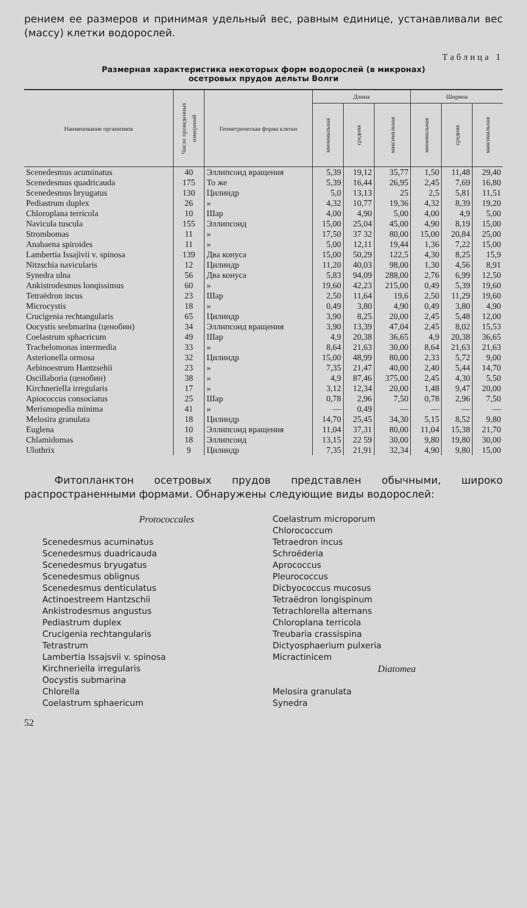рением ее размеров и принимая удельный вес, равным единице, устанавливали вес (массу) клетки водорослей.
Таблица 1
Размерная характеристика некоторых форм водорослей (в микронах)
осетровых прудов дельты Волги
| Наименование организмов | Число проведенных измерений | Геометрическая форма клетки | Длина | | | Ширина | | |
| --- | --- | --- | --- | --- | --- | --- | --- | --- |
| | | | минимальная | средняя | максимальная | минимальная | средняя | максимальная |
| Scenedesmus acuminatus | 40 | Эллипсоид вращения | 5,39 | 19,12 | 35,77 | 1,50 | 11,48 | 29,40 |
| Scenedesmus quadricauda | 175 | То же | 5,39 | 16,44 | 26,95 | 2,45 | 7,69 | 16,80 |
| Scenedesmus bryugatus | 130 | Цилиндр | 5,0 | 13,13 | 25 | 2,5 | 5,81 | 11,51 |
| Pediastrum duplex | 26 | » | 4,32 | 10,77 | 19,36 | 4,32 | 8,39 | 19,20 |
| Chloroplana terricola | 10 | Шар | 4,00 | 4,90 | 5,00 | 4,00 | 4,9 | 5,00 |
| Navicula tuscula | 155 | Эллипсоид | 15,00 | 25,04 | 45,00 | 4,90 | 8,19 | 15,00 |
| Strombomas | 11 | » | 17,50 | 37 32 | 80,00 | 15,00 | 20,84 | 25,00 |
| Anabaena spiroides | 11 | » | 5,00 | 12,11 | 19,44 | 1,36 | 7,22 | 15,00 |
| Lambertia Issajivii v. spinosa | 139 | Два конуса | 15,00 | 50,29 | 122,5 | 4,30 | 8,25 | 15,9 |
| Nitzschia navicularis | 12 | Цилиндр | 11,20 | 40,03 | 98,00 | 1,30 | 4,56 | 8,91 |
| Synedra ulna | 56 | Два конуса | 5,83 | 94,09 | 288,00 | 2,76 | 6,99 | 12,50 |
| Ankistrodesmus lonqissimus | 60 | » | 19,60 | 42,23 | 215,00 | 0,49 | 5,39 | 19,60 |
| Tetraëdron incus | 23 | Шар | 2,50 | 11,64 | 19,6 | 2,50 | 11,29 | 19,60 |
| Microcystis | 18 | » | 0,49 | 3,80 | 4,90 | 0,49 | 3,80 | 4,90 |
| Crucigenia rechtangularis | 65 | Цилиндр | 3,90 | 8,25 | 20,00 | 2,45 | 5,48 | 12,00 |
| Oocystis seebmarina (ценобин) | 34 | Эллипсоид вращения | 3,90 | 13,39 | 47,04 | 2,45 | 8,02 | 15,53 |
| Coelastrum sphacricum | 49 | Шар | 4,9 | 20,38 | 36,65 | 4,9 | 20,38 | 36,65 |
| Trachelomonas intermedia | 33 | » | 8,64 | 21,63 | 30,00 | 8,64 | 21,63 | 21,63 |
| Asterionella ormosa | 32 | Цилиндр | 15,00 | 48,99 | 80,00 | 2,33 | 5,72 | 9,00 |
| Aebinoestrum Hantzsehii | 23 | » | 7,35 | 21,47 | 40,00 | 2,40 | 5,44 | 14,70 |
| Oscillaboria (ценобин) | 38 | » | 4,9 | 87,46 | 375,00 | 2,45 | 4,30 | 5,50 |
| Kirchneriella irregularis | 17 | » | 3,12 | 12,34 | 20,00 | 1,48 | 9,47 | 20,00 |
| Apiococcus consociatus | 25 | Шар | 0,78 | 2,96 | 7,50 | 0,78 | 2,96 | 7,50 |
| Merismopedia minima | 41 | » | — | 0,49 | — | — | — | — |
| Melosira granulata | 18 | Цилиндр | 14,70 | 25,45 | 34,30 | 5,15 | 8,52 | 9,80 |
| Euglena | 10 | Эллипсоид вращения | 11,04 | 37,31 | 80,00 | 11,04 | 15,38 | 21,70 |
| Chlamidomas | 18 | Эллипсоид | 13,15 | 22 59 | 30,00 | 9,80 | 19,80 | 30,00 |
| Ulothrix | 9 | Цилиндр | 7,35 | 21,91 | 32,34 | 4,90 | 9,80 | 15,00 |
Фитопланктон осетровых прудов представлен обычными, широко распространенными формами. Обнаружены следующие виды водорослей:
Protococcales
Scenedesmus acuminatus
Scenedesmus duadricauda
Scenedesmus bryugatus
Scenedesmus oblignus
Scenedesmus denticulatus
Actinoestreem Hantzschii
Ankistrodesmus angustus
Pediastrum duplex
Crucigenia rechtangularis
Tetrastrum
Lambertia Issajsvii v. spinosa
Kirchneriella irregularis
Oocystis submarina
Chlorella
Coelastrum sphaericum
Coelastrum microporum
Chlorococcum
Tetraedron incus
Schroëderia
Aprococcus
Pleurococcus
Dicbyococcus mucosus
Tetraëdron longispinum
Tetrachlorella alternans
Chloroplana terricola
Treubaria crassispina
Dictyosphaerium pulxeria
Micractinicem
Diatomea
Melosira granulata
Synedra
52